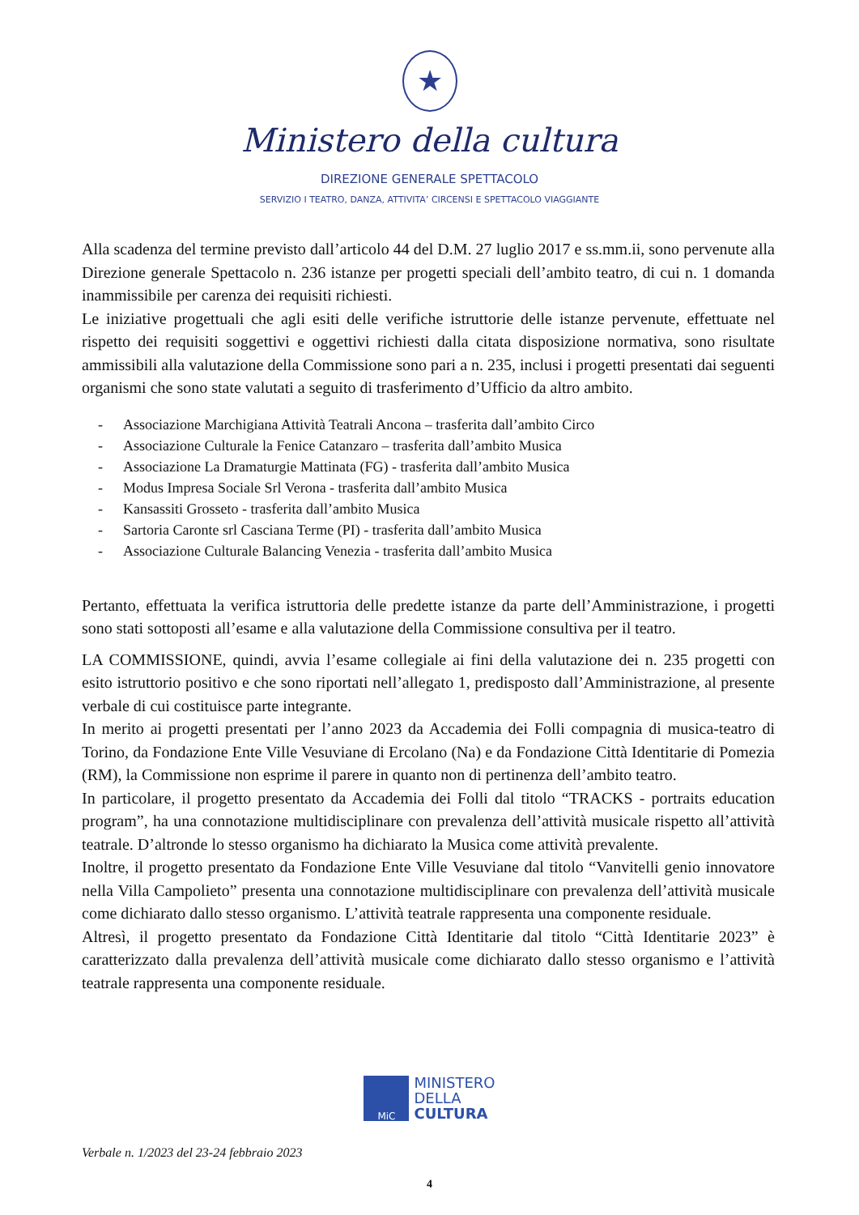★
Ministero della cultura
DIREZIONE GENERALE SPETTACOLO
SERVIZIO I TEATRO, DANZA, ATTIVITA’ CIRCENSI E SPETTACOLO VIAGGIANTE
Alla scadenza del termine previsto dall’articolo 44 del D.M. 27 luglio 2017 e ss.mm.ii, sono pervenute alla Direzione generale Spettacolo n. 236 istanze per progetti speciali dell’ambito teatro, di cui n. 1 domanda inammissibile per carenza dei requisiti richiesti.
Le iniziative progettuali che agli esiti delle verifiche istruttorie delle istanze pervenute, effettuate nel rispetto dei requisiti soggettivi e oggettivi richiesti dalla citata disposizione normativa, sono risultate ammissibili alla valutazione della Commissione sono pari a n. 235, inclusi i progetti presentati dai seguenti organismi che sono state valutati a seguito di trasferimento d’Ufficio da altro ambito.
- Associazione Marchigiana Attività Teatrali Ancona – trasferita dall’ambito Circo
- Associazione Culturale la Fenice Catanzaro – trasferita dall’ambito Musica
- Associazione La Dramaturgie Mattinata (FG) - trasferita dall’ambito Musica
- Modus Impresa Sociale Srl Verona - trasferita dall’ambito Musica
- Kansassiti Grosseto - trasferita dall’ambito Musica
- Sartoria Caronte srl Casciana Terme (PI) - trasferita dall’ambito Musica
- Associazione Culturale Balancing Venezia - trasferita dall’ambito Musica
Pertanto, effettuata la verifica istruttoria delle predette istanze da parte dell’Amministrazione, i progetti sono stati sottoposti all’esame e alla valutazione della Commissione consultiva per il teatro.
LA COMMISSIONE, quindi, avvia l’esame collegiale ai fini della valutazione dei n. 235 progetti con esito istruttorio positivo e che sono riportati nell’allegato 1, predisposto dall’Amministrazione, al presente verbale di cui costituisce parte integrante.
In merito ai progetti presentati per l’anno 2023 da Accademia dei Folli compagnia di musica-teatro di Torino, da Fondazione Ente Ville Vesuviane di Ercolano (Na) e da Fondazione Città Identitarie di Pomezia (RM), la Commissione non esprime il parere in quanto non di pertinenza dell’ambito teatro.
In particolare, il progetto presentato da Accademia dei Folli dal titolo “TRACKS - portraits education program”, ha una connotazione multidisciplinare con prevalenza dell’attività musicale rispetto all’attività teatrale. D’altronde lo stesso organismo ha dichiarato la Musica come attività prevalente.
Inoltre, il progetto presentato da Fondazione Ente Ville Vesuviane dal titolo “Vanvitelli genio innovatore nella Villa Campolieto” presenta una connotazione multidisciplinare con prevalenza dell’attività musicale come dichiarato dallo stesso organismo. L’attività teatrale rappresenta una componente residuale.
Altresì, il progetto presentato da Fondazione Città Identitarie dal titolo “Città Identitarie 2023” è caratterizzato dalla prevalenza dell’attività musicale come dichiarato dallo stesso organismo e l’attività teatrale rappresenta una componente residuale.
MiC MINISTERO
DELLA
CULTURA
Verbale n. 1/2023 del 23-24 febbraio 2023
4